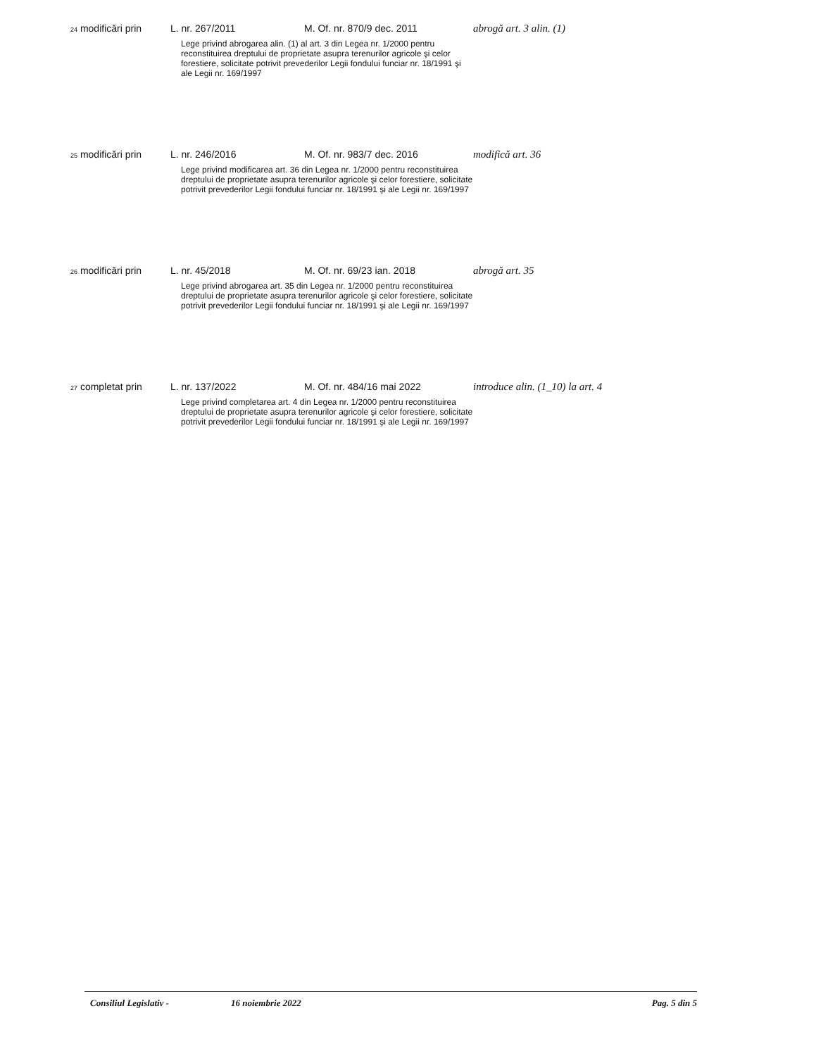| <sup>24</sup> modificări prin | L. nr. 267/2011 | M. Of. nr. 870/9 dec. 2011 | abrogă art. 3 alin. (1) |
| | Lege privind abrogarea alin. (1) al art. 3 din Legea nr. 1/2000 pentru reconstituirea dreptului de proprietate asupra terenurilor agricole şi celor forestiere, solicitate potrivit prevederilor Legii fondului funciar nr. 18/1991 şi ale Legii nr. 169/1997 | | |
| <sup>25</sup> modificări prin | L. nr. 246/2016 | M. Of. nr. 983/7 dec. 2016 | modifică art. 36 |
| | Lege privind modificarea art. 36 din Legea nr. 1/2000 pentru reconstituirea dreptului de proprietate asupra terenurilor agricole şi celor forestiere, solicitate potrivit prevederilor Legii fondului funciar nr. 18/1991 şi ale Legii nr. 169/1997 | | |
| <sup>26</sup> modificări prin | L. nr. 45/2018 | M. Of. nr. 69/23 ian. 2018 | abrogă art. 35 |
| | Lege privind abrogarea art. 35 din Legea nr. 1/2000 pentru reconstituirea dreptului de proprietate asupra terenurilor agricole şi celor forestiere, solicitate potrivit prevederilor Legii fondului funciar nr. 18/1991 şi ale Legii nr. 169/1997 | | |
| <sup>27</sup> completat prin | L. nr. 137/2022 | M. Of. nr. 484/16 mai 2022 | introduce alin. (1_10) la art. 4 |
| | Lege privind completarea art. 4 din Legea nr. 1/2000 pentru reconstituirea dreptului de proprietate asupra terenurilor agricole şi celor forestiere, solicitate potrivit prevederilor Legii fondului funciar nr. 18/1991 şi ale Legii nr. 169/1997 | | |
Consiliul Legislativ - 16 noiembrie 2022 Pag. 5 din 5